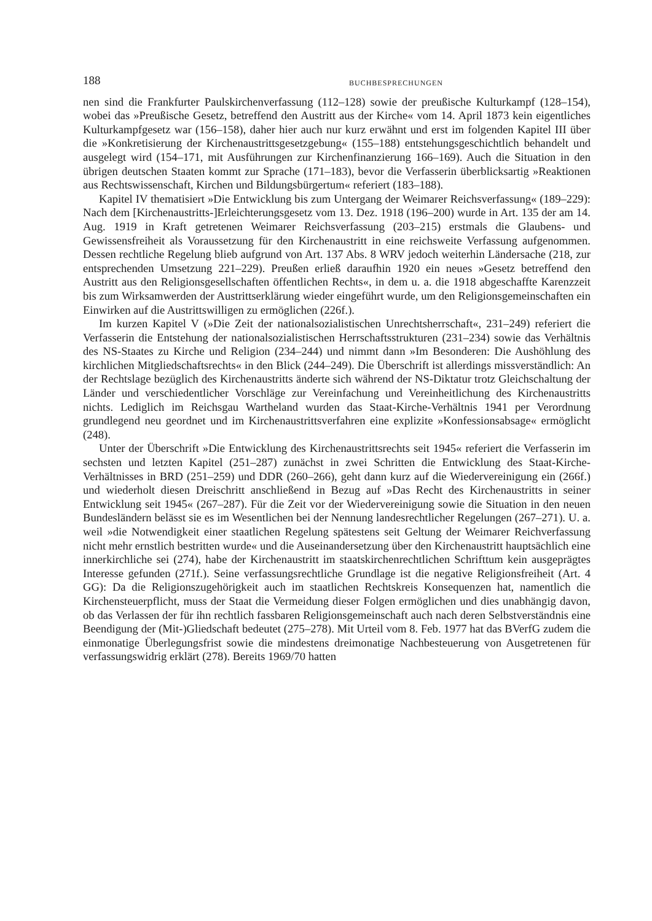188 BUCHBESPRECHUNGEN
nen sind die Frankfurter Paulskirchenverfassung (112–128) sowie der preußische Kulturkampf (128–154), wobei das »Preußische Gesetz, betreffend den Austritt aus der Kirche« vom 14. April 1873 kein eigentliches Kulturkampfgesetz war (156–158), daher hier auch nur kurz erwähnt und erst im folgenden Kapitel III über die »Konkretisierung der Kirchenaustrittsgesetzgebung« (155–188) entstehungsgeschichtlich behandelt und ausgelegt wird (154–171, mit Ausführungen zur Kirchenfinanzierung 166–169). Auch die Situation in den übrigen deutschen Staaten kommt zur Sprache (171–183), bevor die Verfasserin überblicksartig »Reaktionen aus Rechtswissenschaft, Kirchen und Bildungsbürgertum« referiert (183–188).
Kapitel IV thematisiert »Die Entwicklung bis zum Untergang der Weimarer Reichsverfassung« (189–229): Nach dem [Kirchenaustritts-]Erleichterungsgesetz vom 13. Dez. 1918 (196–200) wurde in Art. 135 der am 14. Aug. 1919 in Kraft getretenen Weimarer Reichsverfassung (203–215) erstmals die Glaubens- und Gewissensfreiheit als Voraussetzung für den Kirchenaustritt in eine reichsweite Verfassung aufgenommen. Dessen rechtliche Regelung blieb aufgrund von Art. 137 Abs. 8 WRV jedoch weiterhin Ländersache (218, zur entsprechenden Umsetzung 221–229). Preußen erließ daraufhin 1920 ein neues »Gesetz betreffend den Austritt aus den Religionsgesellschaften öffentlichen Rechts«, in dem u. a. die 1918 abgeschaffte Karenzzeit bis zum Wirksamwerden der Austrittserklärung wieder eingeführt wurde, um den Religionsgemeinschaften ein Einwirken auf die Austrittswilligen zu ermöglichen (226f.).
Im kurzen Kapitel V (»Die Zeit der nationalsozialistischen Unrechtsherrschaft«, 231–249) referiert die Verfasserin die Entstehung der nationalsozialistischen Herrschaftsstrukturen (231–234) sowie das Verhältnis des NS-Staates zu Kirche und Religion (234–244) und nimmt dann »Im Besonderen: Die Aushöhlung des kirchlichen Mitgliedschaftsrechts« in den Blick (244–249). Die Überschrift ist allerdings missverständlich: An der Rechtslage bezüglich des Kirchenaustritts änderte sich während der NS-Diktatur trotz Gleichschaltung der Länder und verschiedentlicher Vorschläge zur Vereinfachung und Vereinheitlichung des Kirchenaustritts nichts. Lediglich im Reichsgau Wartheland wurden das Staat-Kirche-Verhältnis 1941 per Verordnung grundlegend neu geordnet und im Kirchenaustrittsverfahren eine explizite »Konfessionsabsage« ermöglicht (248).
Unter der Überschrift »Die Entwicklung des Kirchenaustrittsrechts seit 1945« referiert die Verfasserin im sechsten und letzten Kapitel (251–287) zunächst in zwei Schritten die Entwicklung des Staat-Kirche-Verhältnisses in BRD (251–259) und DDR (260–266), geht dann kurz auf die Wiedervereinigung ein (266f.) und wiederholt diesen Dreischritt anschließend in Bezug auf »Das Recht des Kirchenaustritts in seiner Entwicklung seit 1945« (267–287). Für die Zeit vor der Wiedervereinigung sowie die Situation in den neuen Bundesländern belässt sie es im Wesentlichen bei der Nennung landesrechtlicher Regelungen (267–271). U. a. weil »die Notwendigkeit einer staatlichen Regelung spätestens seit Geltung der Weimarer Reichverfassung nicht mehr ernstlich bestritten wurde« und die Auseinandersetzung über den Kirchenaustritt hauptsächlich eine innerkirchliche sei (274), habe der Kirchenaustritt im staatskirchenrechtlichen Schrifttum kein ausgeprägtes Interesse gefunden (271f.). Seine verfassungsrechtliche Grundlage ist die negative Religionsfreiheit (Art. 4 GG): Da die Religionszugehörigkeit auch im staatlichen Rechtskreis Konsequenzen hat, namentlich die Kirchensteuerpflicht, muss der Staat die Vermeidung dieser Folgen ermöglichen und dies unabhängig davon, ob das Verlassen der für ihn rechtlich fassbaren Religionsgemeinschaft auch nach deren Selbstverständnis eine Beendigung der (Mit-)Gliedschaft bedeutet (275–278). Mit Urteil vom 8. Feb. 1977 hat das BVerfG zudem die einmonatige Überlegungsfrist sowie die mindestens dreimonatige Nachbesteuerung von Ausgetretenen für verfassungswidrig erklärt (278). Bereits 1969/70 hatten